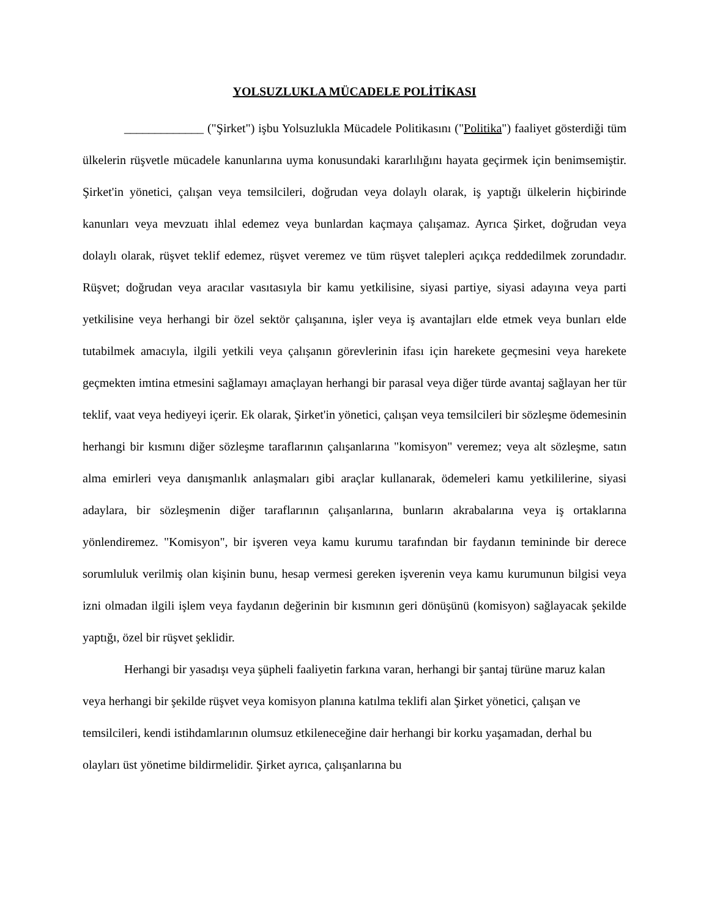YOLSUZLUKLA MÜCADELE POLİTİKASI
_____________ ("Şirket") işbu Yolsuzlukla Mücadele Politikasını ("Politika") faaliyet gösterdiği tüm ülkelerin rüşvetle mücadele kanunlarına uyma konusundaki kararlılığını hayata geçirmek için benimsemiştir. Şirket'in yönetici, çalışan veya temsilcileri, doğrudan veya dolaylı olarak, iş yaptığı ülkelerin hiçbirinde kanunları veya mevzuatı ihlal edemez veya bunlardan kaçmaya çalışamaz. Ayrıca Şirket, doğrudan veya dolaylı olarak, rüşvet teklif edemez, rüşvet veremez ve tüm rüşvet talepleri açıkça reddedilmek zorundadır. Rüşvet; doğrudan veya aracılar vasıtasıyla bir kamu yetkilisine, siyasi partiye, siyasi adayına veya parti yetkilisine veya herhangi bir özel sektör çalışanına, işler veya iş avantajları elde etmek veya bunları elde tutabilmek amacıyla, ilgili yetkili veya çalışanın görevlerinin ifası için harekete geçmesini veya harekete geçmekten imtina etmesini sağlamayı amaçlayan herhangi bir parasal veya diğer türde avantaj sağlayan her tür teklif, vaat veya hediyeyi içerir. Ek olarak, Şirket'in yönetici, çalışan veya temsilcileri bir sözleşme ödemesinin herhangi bir kısmını diğer sözleşme taraflarının çalışanlarına "komisyon" veremez; veya alt sözleşme, satın alma emirleri veya danışmanlık anlaşmaları gibi araçlar kullanarak, ödemeleri kamu yetkililerine, siyasi adaylara, bir sözleşmenin diğer taraflarının çalışanlarına, bunların akrabalarına veya iş ortaklarına yönlendiremez. "Komisyon", bir işveren veya kamu kurumu tarafından bir faydanın temininde bir derece sorumluluk verilmiş olan kişinin bunu, hesap vermesi gereken işverenin veya kamu kurumunun bilgisi veya izni olmadan ilgili işlem veya faydanın değerinin bir kısmının geri dönüşünü (komisyon) sağlayacak şekilde yaptığı, özel bir rüşvet şeklidir.
Herhangi bir yasadışı veya şüpheli faaliyetin farkına varan, herhangi bir şantaj türüne maruz kalan veya herhangi bir şekilde rüşvet veya komisyon planına katılma teklifi alan Şirket yönetici, çalışan ve temsilcileri, kendi istihdamlarının olumsuz etkileneceğine dair herhangi bir korku yaşamadan, derhal bu olayları üst yönetime bildirmelidir. Şirket ayrıca, çalışanlarına bu